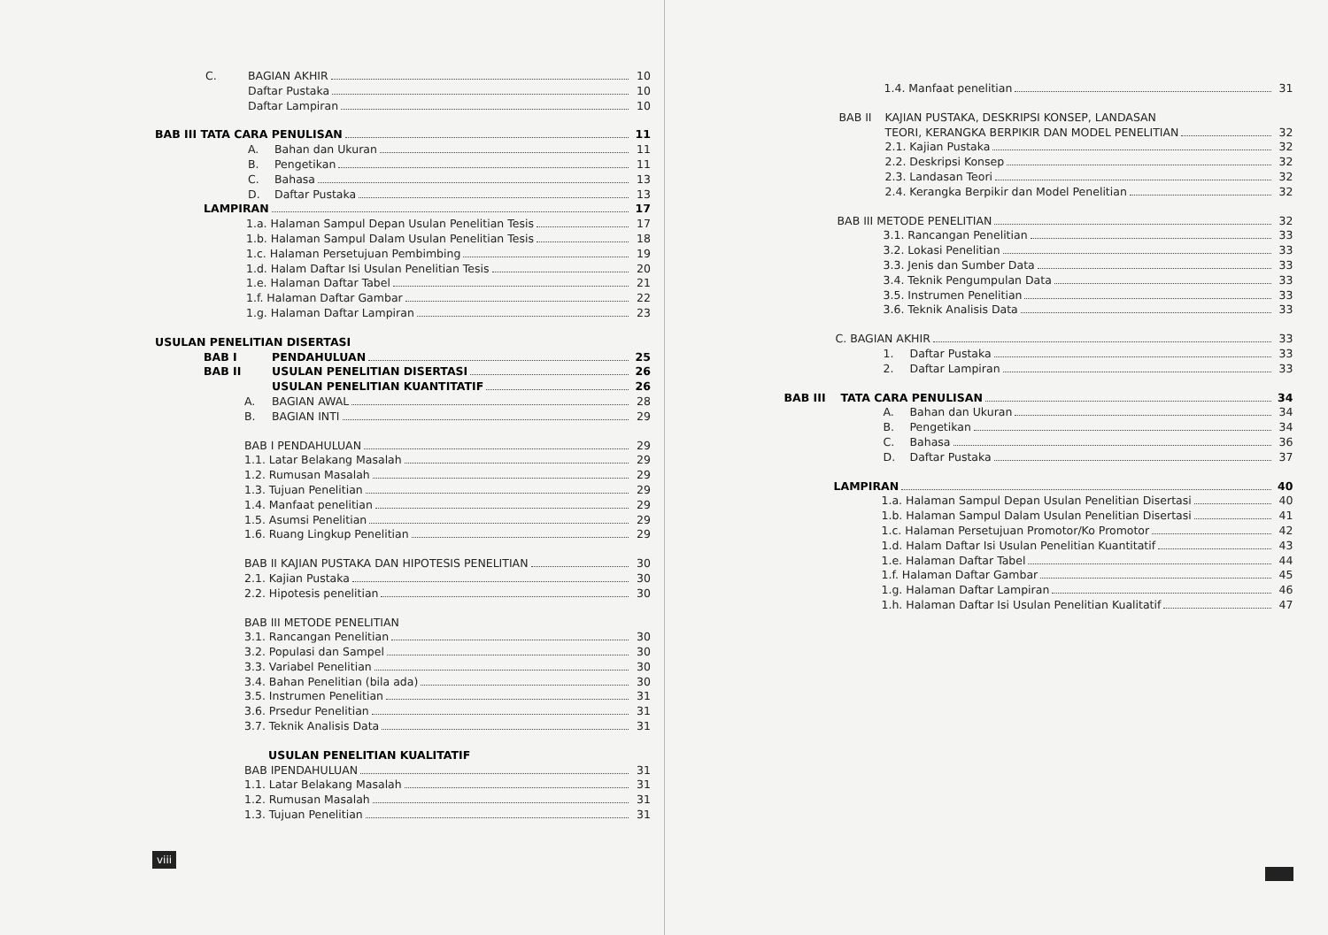C. BAGIAN AKHIR 10
Daftar Pustaka 10
Daftar Lampiran 10
BAB III TATA CARA PENULISAN 11
A. Bahan dan Ukuran 11
B. Pengetikan 11
C. Bahasa 13
D. Daftar Pustaka 13
LAMPIRAN 17
1.a. Halaman Sampul Depan Usulan Penelitian Tesis 17
1.b. Halaman Sampul Dalam Usulan Penelitian Tesis 18
1.c. Halaman Persetujuan Pembimbing 19
1.d. Halam Daftar Isi Usulan Penelitian Tesis 20
1.e. Halaman Daftar Tabel 21
1.f. Halaman Daftar Gambar 22
1.g. Halaman Daftar Lampiran 23
USULAN PENELITIAN DISERTASI
BAB I PENDAHULUAN 25
BAB II USULAN PENELITIAN DISERTASI 26
USULAN PENELITIAN KUANTITATIF 26
A. BAGIAN AWAL 28
B. BAGIAN INTI 29
BAB I PENDAHULUAN 29
1.1. Latar Belakang Masalah 29
1.2. Rumusan Masalah 29
1.3. Tujuan Penelitian 29
1.4. Manfaat penelitian 29
1.5. Asumsi Penelitian 29
1.6. Ruang Lingkup Penelitian 29
BAB II KAJIAN PUSTAKA DAN HIPOTESIS PENELITIAN 30
2.1. Kajian Pustaka 30
2.2. Hipotesis penelitian 30
BAB III METODE PENELITIAN
3.1. Rancangan Penelitian 30
3.2. Populasi dan Sampel 30
3.3. Variabel Penelitian 30
3.4. Bahan Penelitian (bila ada) 30
3.5. Instrumen Penelitian 31
3.6. Prsedur Penelitian 31
3.7. Teknik Analisis Data 31
USULAN PENELITIAN KUALITATIF
BAB IPENDAHULUAN 31
1.1. Latar Belakang Masalah 31
1.2. Rumusan Masalah 31
1.3. Tujuan Penelitian 31
viii
1.4. Manfaat penelitian 31
BAB II KAJIAN PUSTAKA, DESKRIPSI KONSEP, LANDASAN
TEORI, KERANGKA BERPIKIR DAN MODEL PENELITIAN 32
2.1. Kajian Pustaka 32
2.2. Deskripsi Konsep 32
2.3. Landasan Teori 32
2.4. Kerangka Berpikir dan Model Penelitian 32
BAB III METODE PENELITIAN 32
3.1. Rancangan Penelitian 33
3.2. Lokasi Penelitian 33
3.3. Jenis dan Sumber Data 33
3.4. Teknik Pengumpulan Data 33
3.5. Instrumen Penelitian 33
3.6. Teknik Analisis Data 33
C. BAGIAN AKHIR 33
1. Daftar Pustaka 33
2. Daftar Lampiran 33
BAB III TATA CARA PENULISAN 34
A. Bahan dan Ukuran 34
B. Pengetikan 34
C. Bahasa 36
D. Daftar Pustaka 37
LAMPIRAN 40
1.a. Halaman Sampul Depan Usulan Penelitian Disertasi 40
1.b. Halaman Sampul Dalam Usulan Penelitian Disertasi 41
1.c. Halaman Persetujuan Promotor/Ko Promotor 42
1.d. Halam Daftar Isi Usulan Penelitian Kuantitatif 43
1.e. Halaman Daftar Tabel 44
1.f. Halaman Daftar Gambar 45
1.g. Halaman Daftar Lampiran 46
1.h. Halaman Daftar Isi Usulan Penelitian Kualitatif 47